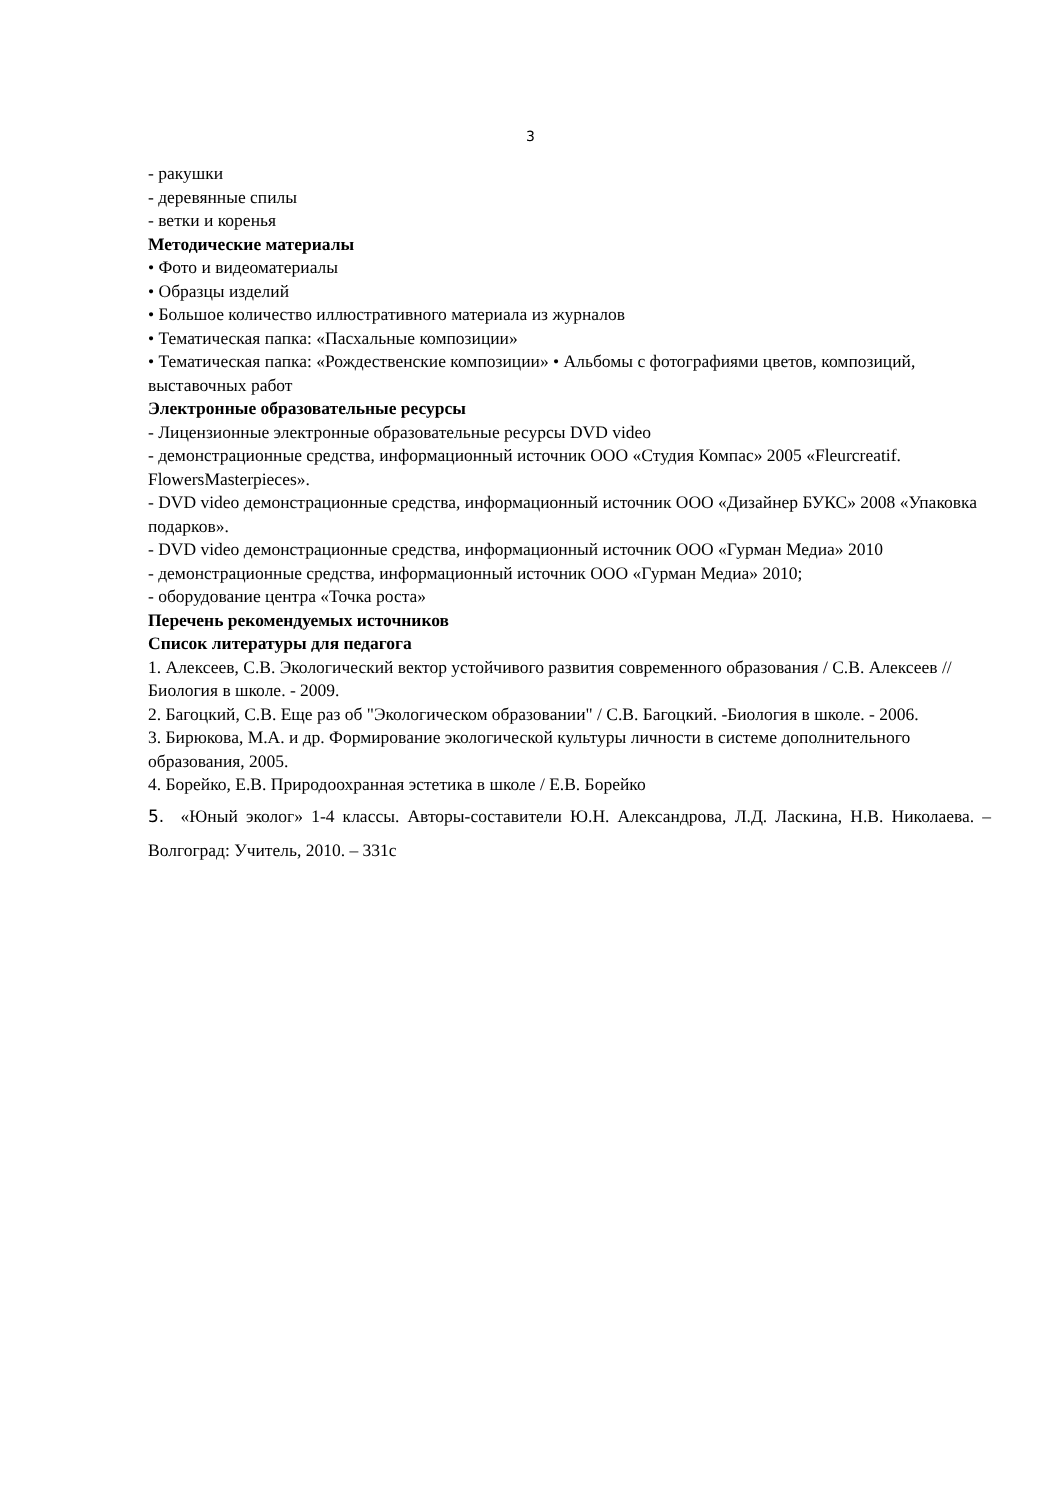3
- ракушки
- деревянные спилы
- ветки и коренья
Методические материалы
• Фото и видеоматериалы
• Образцы изделий
• Большое количество иллюстративного материала из журналов
• Тематическая папка: «Пасхальные композиции»
• Тематическая папка: «Рождественские композиции» • Альбомы с фотографиями цветов, композиций, выставочных работ
Электронные образовательные ресурсы
- Лицензионные электронные образовательные ресурсы DVD video
- демонстрационные средства, информационный источник ООО «Студия Компас» 2005 «Fleurcreatif. FlowersMasterpieces».
- DVD video демонстрационные средства, информационный источник ООО «Дизайнер БУКС» 2008 «Упаковка подарков».
- DVD video демонстрационные средства, информационный источник ООО «Гурман Медиа» 2010
- демонстрационные средства, информационный источник ООО «Гурман Медиа» 2010;
- оборудование центра «Точка роста»
Перечень рекомендуемых источников
Список литературы для педагога
1. Алексеев, С.В. Экологический вектор устойчивого развития современного образования / С.В. Алексеев // Биология в школе. - 2009.
2. Багоцкий, С.В. Еще раз об "Экологическом образовании" / С.В. Багоцкий. -Биология в школе. - 2006.
3. Бирюкова, М.А. и др. Формирование экологической культуры личности в системе дополнительного образования, 2005.
4. Борейко, Е.В. Природоохранная эстетика в школе / Е.В. Борейко
5. «Юный эколог» 1-4 классы. Авторы-составители Ю.Н. Александрова, Л.Д. Ласкина, Н.В. Николаева. – Волгоград: Учитель, 2010. – 331с